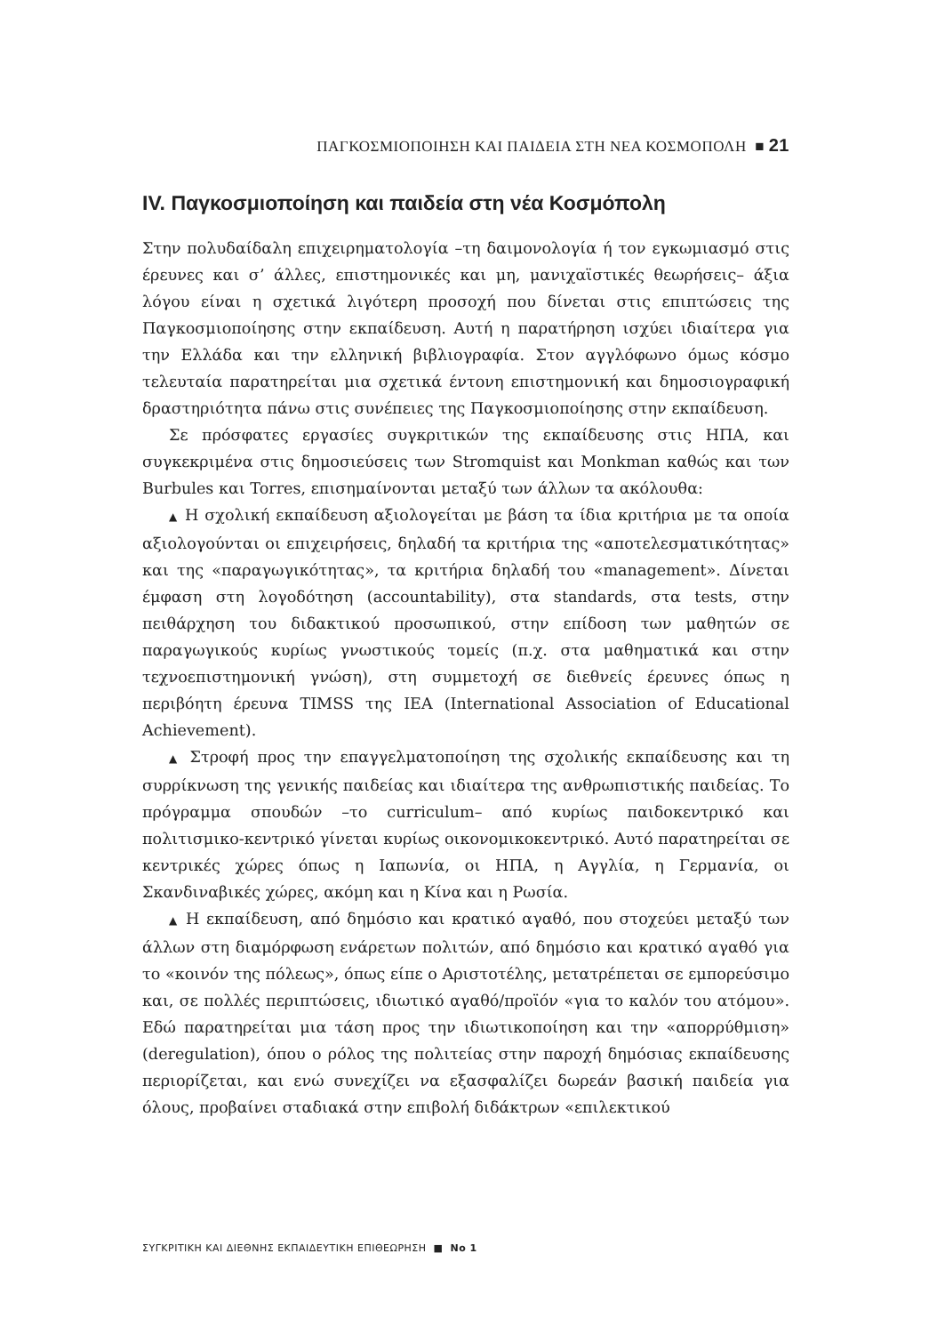ΠΑΓΚΟΣΜΙΟΠΟΙΗΣΗ ΚΑΙ ΠΑΙΔΕΙΑ ΣΤΗ ΝΕΑ ΚΟΣΜΟΠΟΛΗ ■ 21
IV. Παγκοσμιοποίηση και παιδεία στη νέα Κοσμόπολη
Στην πολυδαίδαλη επιχειρηματολογία –τη δαιμονολογία ή τον εγκωμιασμό στις έρευνες και σ’ άλλες, επιστημονικές και μη, μανιχαϊστικές θεωρήσεις– άξια λόγου είναι η σχετικά λιγότερη προσοχή που δίνεται στις επιπτώσεις της Παγκοσμιοποίησης στην εκπαίδευση. Αυτή η παρατήρηση ισχύει ιδιαίτερα για την Ελλάδα και την ελληνική βιβλιογραφία. Στον αγγλόφωνο όμως κόσμο τελευταία παρατηρείται μια σχετικά έντονη επιστημονική και δημοσιογραφική δραστηριότητα πάνω στις συνέπειες της Παγκοσμιοποίησης στην εκπαίδευση.
Σε πρόσφατες εργασίες συγκριτικών της εκπαίδευσης στις ΗΠΑ, και συγκεκριμένα στις δημοσιεύσεις των Stromquist και Monkman καθώς και των Burbules και Torres, επισημαίνονται μεταξύ των άλλων τα ακόλουθα:
▲ Η σχολική εκπαίδευση αξιολογείται με βάση τα ίδια κριτήρια με τα οποία αξιολογούνται οι επιχειρήσεις, δηλαδή τα κριτήρια της «αποτελεσματικότητας» και της «παραγωγικότητας», τα κριτήρια δηλαδή του «management». Δίνεται έμφαση στη λογοδότηση (accountability), στα standards, στα tests, στην πειθάρχηση του διδακτικού προσωπικού, στην επίδοση των μαθητών σε παραγωγικούς κυρίως γνωστικούς τομείς (π.χ. στα μαθηματικά και στην τεχνοεπιστημονική γνώση), στη συμμετοχή σε διεθνείς έρευνες όπως η περιβόητη έρευνα TIMSS της IEA (International Association of Educational Achievement).
▲ Στροφή προς την επαγγελματοποίηση της σχολικής εκπαίδευσης και τη συρρίκνωση της γενικής παιδείας και ιδιαίτερα της ανθρωπιστικής παιδείας. Το πρόγραμμα σπουδών –το curriculum– από κυρίως παιδοκεντρικό και πολιτισμικο-κεντρικό γίνεται κυρίως οικονομικοκεντρικό. Αυτό παρατηρείται σε κεντρικές χώρες όπως η Ιαπωνία, οι ΗΠΑ, η Αγγλία, η Γερμανία, οι Σκανδιναβικές χώρες, ακόμη και η Κίνα και η Ρωσία.
▲ Η εκπαίδευση, από δημόσιο και κρατικό αγαθό, που στοχεύει μεταξύ των άλλων στη διαμόρφωση ενάρετων πολιτών, από δημόσιο και κρατικό αγαθό για το «κοινόν της πόλεως», όπως είπε ο Αριστοτέλης, μετατρέπεται σε εμπορεύσιμο και, σε πολλές περιπτώσεις, ιδιωτικό αγαθό/προϊόν «για το καλόν του ατόμου». Εδώ παρατηρείται μια τάση προς την ιδιωτικοποίηση και την «απορρύθμιση» (deregulation), όπου ο ρόλος της πολιτείας στην παροχή δημόσιας εκπαίδευσης περιορίζεται, και ενώ συνεχίζει να εξασφαλίζει δωρεάν βασική παιδεία για όλους, προβαίνει σταδιακά στην επιβολή διδάκτρων «επιλεκτικού
ΣΥΓΚΡΙΤΙΚΗ ΚΑΙ ΔΙΕΘΝΗΣ ΕΚΠΑΙΔΕΥΤΙΚΗ ΕΠΙΘΕΩΡΗΣΗ ■ No 1